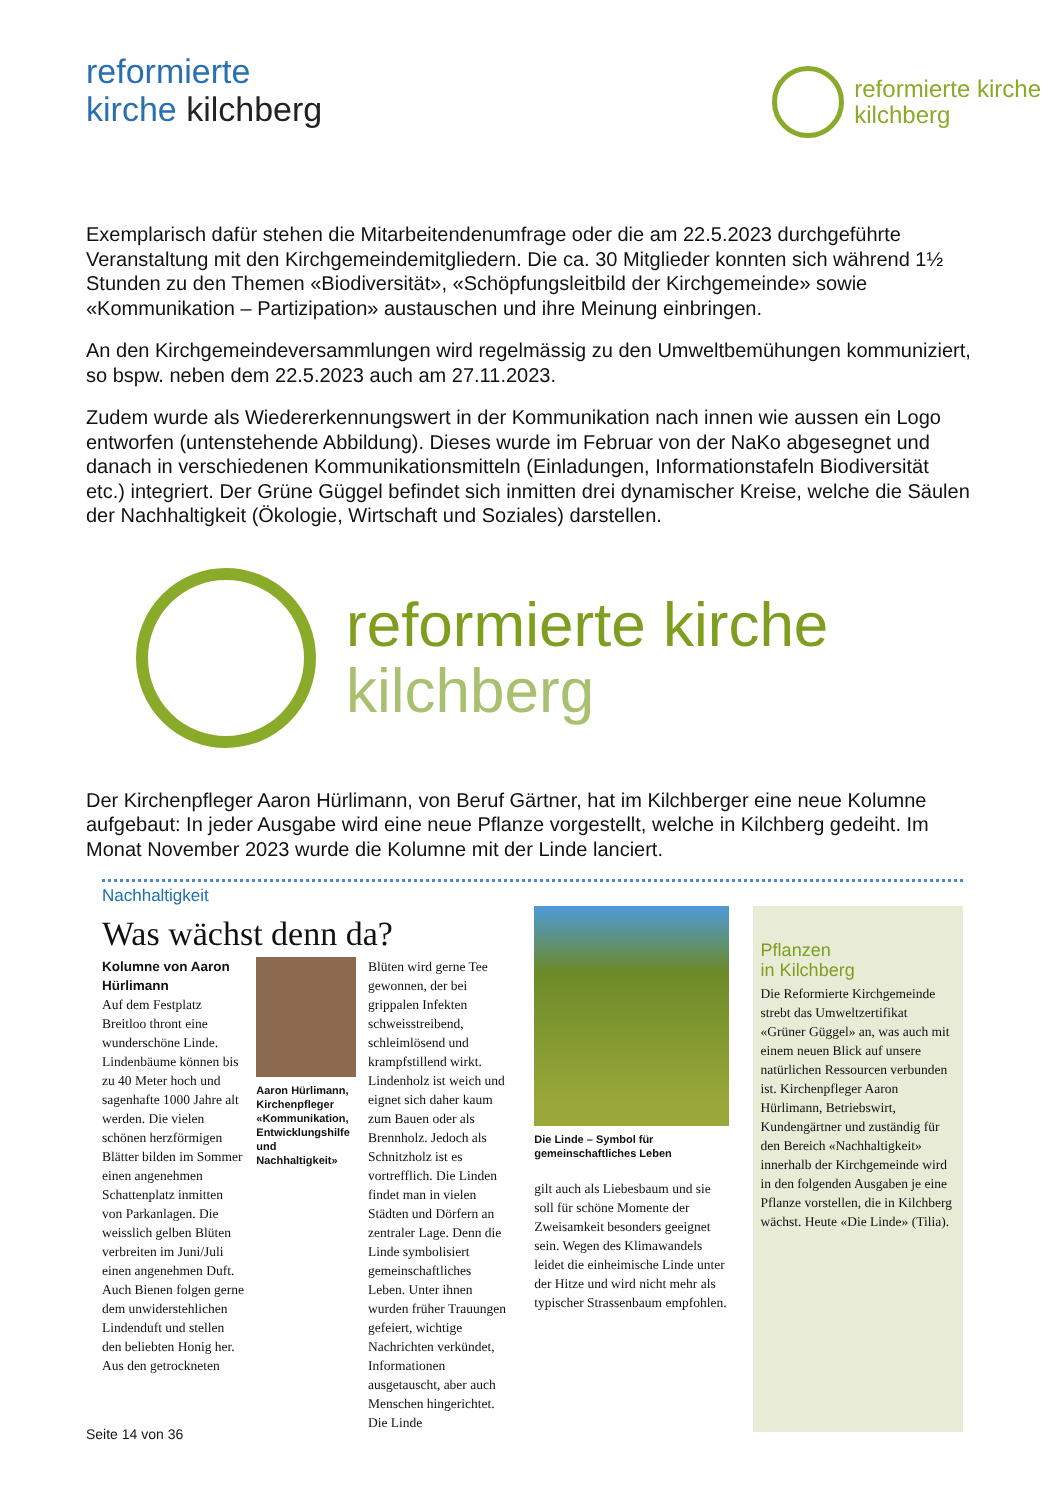reformierte
kirche kilchberg
reformierte kirche
kilchberg
Exemplarisch dafür stehen die Mitarbeitendenumfrage oder die am 22.5.2023 durchgeführte Veranstaltung mit den Kirchgemeindemitgliedern. Die ca. 30 Mitglieder konnten sich während 1½ Stunden zu den Themen «Biodiversität», «Schöpfungsleitbild der Kirchgemeinde» sowie «Kommunikation – Partizipation» austauschen und ihre Meinung einbringen.
An den Kirchgemeindeversammlungen wird regelmässig zu den Umweltbemühungen kommuniziert, so bspw. neben dem 22.5.2023 auch am 27.11.2023.
Zudem wurde als Wiedererkennungswert in der Kommunikation nach innen wie aussen ein Logo entworfen (untenstehende Abbildung). Dieses wurde im Februar von der NaKo abgesegnet und danach in verschiedenen Kommunikationsmitteln (Einladungen, Informationstafeln Biodiversität etc.) integriert. Der Grüne Güggel befindet sich inmitten drei dynamischer Kreise, welche die Säulen der Nachhaltigkeit (Ökologie, Wirtschaft und Soziales) darstellen.
reformierte kirche
kilchberg
Der Kirchenpfleger Aaron Hürlimann, von Beruf Gärtner, hat im Kilchberger eine neue Kolumne aufgebaut: In jeder Ausgabe wird eine neue Pflanze vorgestellt, welche in Kilchberg gedeiht. Im Monat November 2023 wurde die Kolumne mit der Linde lanciert.
Nachhaltigkeit
Was wächst denn da?
Kolumne von Aaron Hürlimann
Auf dem Festplatz Breitloo thront eine wunderschöne Linde. Lindenbäume können bis zu 40 Meter hoch und sagenhafte 1000 Jahre alt werden. Die vielen schönen herzförmigen Blätter bilden im Sommer einen angenehmen Schattenplatz inmitten von Parkanlagen. Die weisslich gelben Blüten verbreiten im Juni/Juli einen angenehmen Duft. Auch Bienen folgen gerne dem unwiderstehlichen Lindenduft und stellen den beliebten Honig her. Aus den getrockneten
Aaron Hürlimann, Kirchenpfleger «Kommunikation, Entwicklungshilfe und Nachhaltigkeit»
Blüten wird gerne Tee gewonnen, der bei grippalen Infekten schweisstreibend, schleimlösend und krampfstillend wirkt. Lindenholz ist weich und eignet sich daher kaum zum Bauen oder als Brennholz. Jedoch als Schnitzholz ist es vortrefflich. Die Linden findet man in vielen Städten und Dörfern an zentraler Lage. Denn die Linde symbolisiert gemeinschaftliches Leben. Unter ihnen wurden früher Trauungen gefeiert, wichtige Nachrichten verkündet, Informationen ausgetauscht, aber auch Menschen hingerichtet. Die Linde
Die Linde – Symbol für gemeinschaftliches Leben
gilt auch als Liebesbaum und sie soll für schöne Momente der Zweisamkeit besonders geeignet sein. Wegen des Klimawandels leidet die einheimische Linde unter der Hitze und wird nicht mehr als typischer Strassenbaum empfohlen.
Pflanzen
in Kilchberg
Die Reformierte Kirchgemeinde strebt das Umweltzertifikat «Grüner Güggel» an, was auch mit einem neuen Blick auf unsere natürlichen Ressourcen verbunden ist. Kirchenpfleger Aaron Hürlimann, Betriebswirt, Kundengärtner und zuständig für den Bereich «Nachhaltigkeit» innerhalb der Kirchgemeinde wird in den folgenden Ausgaben je eine Pflanze vorstellen, die in Kilchberg wächst. Heute «Die Linde» (Tilia).
Seite 14 von 36